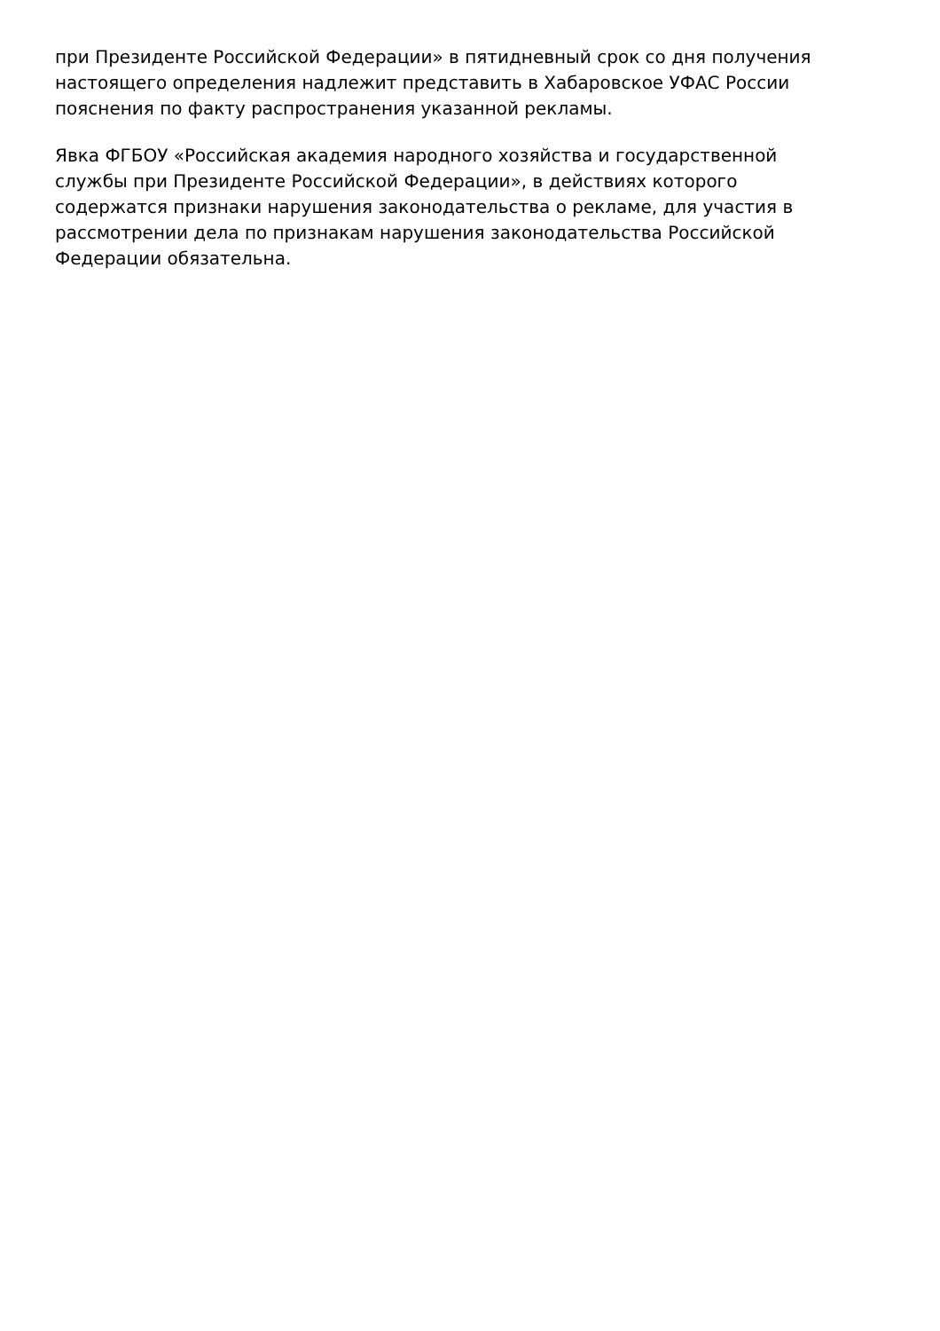при Президенте Российской Федерации» в пятидневный срок со дня получения
настоящего определения надлежит представить в Хабаровское УФАС России
пояснения по факту распространения указанной рекламы.
Явка ФГБОУ «Российская академия народного хозяйства и государственной
службы при Президенте Российской Федерации», в действиях которого
содержатся признаки нарушения законодательства о рекламе, для участия в
рассмотрении дела по признакам нарушения законодательства Российской
Федерации обязательна.